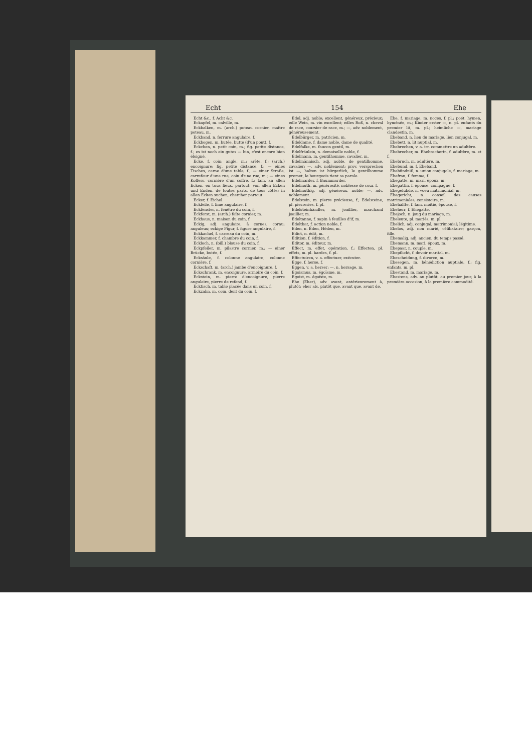Echt 154 Ehe
Echt &c., f. Acht &c.
Eckapfel, m. calville, m.
Eckbalken, m. (arch.) poteau cornier, maître poteau, m.
Eckband, n. ferrure angulaire, f.
Eckbogen, m. butée, butte (d'un pont), f.
Eckchen, n. petit coin, m.; fig. petite distance, f.; es ist noch ein gutes — hin, c'est encore bien éloigné.
Ecke, f. coin; angle, m.; arête, f.; (arch.) encoignure; fig. petite distance, f.; — eines Tisches, carne d'une table, f.; — einer Straße, carrefour d'une rue, coin d'une rue, m.; — eines Koffers, cornière d'un coffre, f.; fam. an allen Ecken, en tous lieux, partout; von allen Ecken und Enden, de toutes parts, de tous côtés; in allen Ecken suchen, chercher partout.
Ecker, f. Eichel.
Eckfeile, f. lime angulaire, f.
Eckfenster, n. fenêtre du coin, f.
Eckforst, m. (arch.) faîte cornier, m.
Eckhaus, n. maison du coin, f.
Eckig, adj. angulaire, à cornes, cornu; anguleux; eckige Figur, f. figure angulaire, f.
Eckkachel, f. carreau du coin, m.
Eckkammer, f. chambre du coin, f.
Eckloch, n. (bill.) blouse du coin, f.
Eckpfeiler, m. pilastre cornier, m.; — einer Brücke, butée, f.
Ecksäule, f. colonne angulaire, colonne cornière, f.
Eckschaft, m. (arch.) jambe d'encoignure, f.
Eckschrank, m. encoignure, armoire du coin, f.
Eckstein, m. pierre d'encoignure, pierre angulaire, pierre de refend, f.
Ecktisch, m. table placée dans un coin, f.
Eckzahn, m. coin, dent du coin, f.
Edel, adj. noble; excellent, généreux, précieux; edle Wein, m. vin excellent; edles Roß, n. cheval de race, coursier de race, m.; —, adv. noblement, généreusement.
Edelbürger, m. patricien, m.
Edeldame, f. dame noble, dame de qualité.
Edelfalke, m. faucon gentil, m.
Edelfräulein, n. demoiselle noble, f.
Edelmann, m. gentilhomme, cavalier, m.
Edelmännisch, adj. noble, de gentilhomme, cavalier; —, adv. noblement; prov. versprechen ist —, halten ist bürgerlich, le gentilhomme promet, le bourgeois tient sa parole.
Edelmarder, f. Baummarder.
Edelmuth, m. générosité, noblesse de cour, f.
Edelmüthig, adj. généreux, noble; —, adv. noblement.
Edelstein, m. pierre précieuse, f.; Edelsteine, pl. pierreries, f. pl.
Edelsteinhändler, m. joaillier, marchand joaillier, m.
Edeltanne, f. sapin à feuilles d'if, m.
Edelthat, f. action noble, f.
Eden, n. Éden, Héden, m.
Edict, n. édit, m.
Edition, f. édition, f.
Editor, m. éditeur, m.
Effect, m. effet, opération, f.; Effecten, pl. effets, m. pl. hardes, f. pl.
Effectuiren, v. a. effectuer, exécuter.
Egge, f. herse, f.
Eggen, v. a. herser; —, n. hersage, m.
Egoismus, m. égoïsme, m.
Egoist, m. égoïste, m.
Ehe (Eher), adv. avant, antérieurement à, plutôt; eher als, plutôt que, avant que, avant de.
Ehe, f. mariage, m. noces, f. pl.; poét. hymen, hyménée, m.; Kinder erster —, n. pl. enfants du premier lit, m. pl.; heimliche —, mariage clandestin, m.
Eheband, n. lien du mariage, lien conjugal, m.
Ehebett, n. lit nuptial, m.
Ehebrechen, v. a. irr. commettre un adultère.
Ehebrecher, m. Ehebrecherin, f. adultère, m. et f.
Ehebruch, m. adultère, m.
Ehebund, m. f. Eheband.
Ehebündniß, n. union conjugale, f. mariage, m.
Ehefrau, f. femme, f.
Ehegatte, m. mari, époux, m.
Ehegattin, f. épouse, compagne, f.
Ehegelübde, n. voeu matrimonial, m.
Ehegericht, n. conseil des causes matrimoniales, consistoire, m.
Ehehälfte, f. fam. moitié, épouse, f.
Eheherr, f. Ehegatte.
Ehejoch, n. joug du mariage, m.
Eheleute, pl. mariés, m. pl.
Ehelich, adj. conjugal, matrimonial; légitime.
Ehelos, adj. non marié, célibataire; garçon, fille.
Ehemalig, adj. ancien, du temps passé.
Ehemann, m. mari, époux, m.
Ehepaar, n. couple, m.
Ehepflicht, f. devoir marital, m.
Ehescheidung, f. divorce, m.
Ehesegen, m. bénédiction nuptiale, f.; fig. enfants, m. pl.
Ehestand, m. mariage, m.
Ehestens, adv. au plutôt, au premier jour, à la première occasion, à la première commodité.